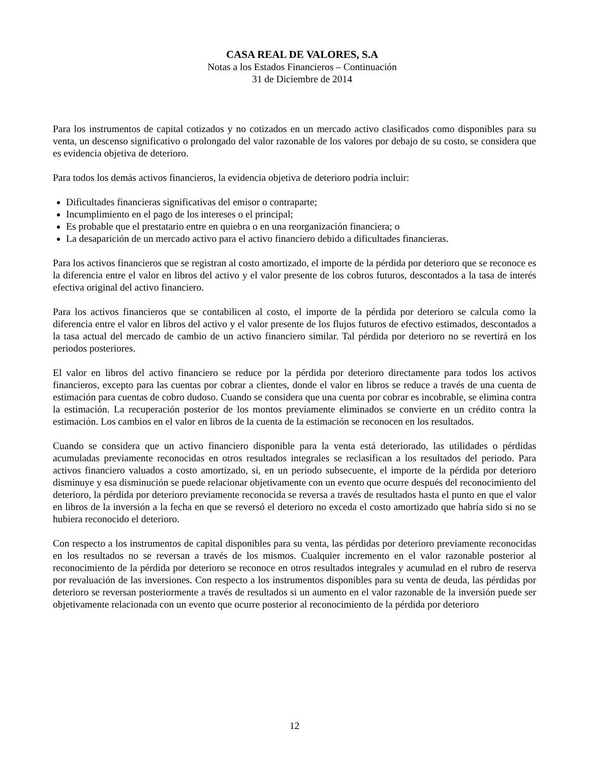CASA REAL DE VALORES, S.A
Notas a los Estados Financieros – Continuación
31 de Diciembre de 2014
Para los instrumentos de capital cotizados y no cotizados en un mercado activo clasificados como disponibles para su venta, un descenso significativo o prolongado del valor razonable de los valores por debajo de su costo, se considera que es evidencia objetiva de deterioro.
Para todos los demás activos financieros, la evidencia objetiva de deterioro podría incluir:
Dificultades financieras significativas del emisor o contraparte;
Incumplimiento en el pago de los intereses o el principal;
Es probable que el prestatario entre en quiebra o en una reorganización financiera; o
La desaparición de un mercado activo para el activo financiero debido a dificultades financieras.
Para los activos financieros que se registran al costo amortizado, el importe de la pérdida por deterioro que se reconoce es la diferencia entre el valor en libros del activo y el valor presente de los cobros futuros, descontados a la tasa de interés efectiva original del activo financiero.
Para los activos financieros que se contabilicen al costo, el importe de la pérdida por deterioro se calcula como la diferencia entre el valor en libros del activo y el valor presente de los flujos futuros de efectivo estimados, descontados a la tasa actual del mercado de cambio de un activo financiero similar. Tal pérdida por deterioro no se revertirá en los periodos posteriores.
El valor en libros del activo financiero se reduce por la pérdida por deterioro directamente para todos los activos financieros, excepto para las cuentas por cobrar a clientes, donde el valor en libros se reduce a través de una cuenta de estimación para cuentas de cobro dudoso. Cuando se considera que una cuenta por cobrar es incobrable, se elimina contra la estimación. La recuperación posterior de los montos previamente eliminados se convierte en un crédito contra la estimación. Los cambios en el valor en libros de la cuenta de la estimación se reconocen en los resultados.
Cuando se considera que un activo financiero disponible para la venta está deteriorado, las utilidades o pérdidas acumuladas previamente reconocidas en otros resultados integrales se reclasifican a los resultados del periodo. Para activos financiero valuados a costo amortizado, si, en un periodo subsecuente, el importe de la pérdida por deterioro disminuye y esa disminución se puede relacionar objetivamente con un evento que ocurre después del reconocimiento del deterioro, la pérdida por deterioro previamente reconocida se reversa a través de resultados hasta el punto en que el valor en libros de la inversión a la fecha en que se reversó el deterioro no exceda el costo amortizado que habría sido si no se hubiera reconocido el deterioro.
Con respecto a los instrumentos de capital disponibles para su venta, las pérdidas por deterioro previamente reconocidas en los resultados no se reversan a través de los mismos. Cualquier incremento en el valor razonable posterior al reconocimiento de la pérdida por deterioro se reconoce en otros resultados integrales y acumulad en el rubro de reserva por revaluación de las inversiones. Con respecto a los instrumentos disponibles para su venta de deuda, las pérdidas por deterioro se reversan posteriormente a través de resultados si un aumento en el valor razonable de la inversión puede ser objetivamente relacionada con un evento que ocurre posterior al reconocimiento de la pérdida por deterioro
12